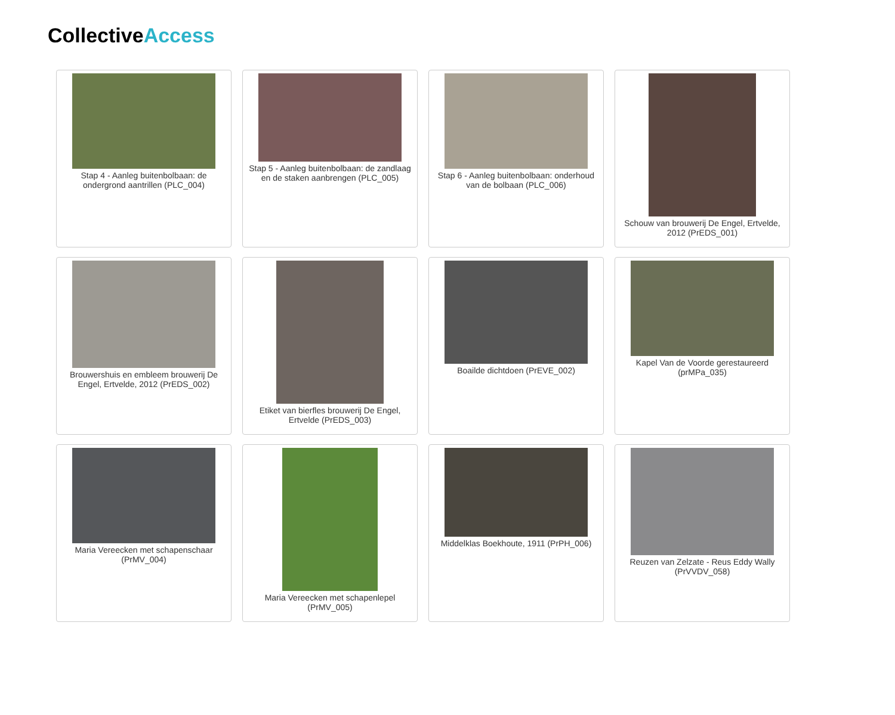CollectiveAccess
Stap 4 - Aanleg buitenbolbaan: de ondergrond aantrillen (PLC_004)
Stap 5 - Aanleg buitenbolbaan: de zandlaag en de staken aanbrengen (PLC_005)
Stap 6 - Aanleg buitenbolbaan: onderhoud van de bolbaan (PLC_006)
Schouw van brouwerij De Engel, Ertvelde, 2012 (PrEDS_001)
Brouwershuis en embleem brouwerij De Engel, Ertvelde, 2012 (PrEDS_002)
Etiket van bierfles brouwerij De Engel, Ertvelde (PrEDS_003)
Boailde dichtdoen (PrEVE_002)
Kapel Van de Voorde gerestaureerd (prMPa_035)
Maria Vereecken met schapenschaar (PrMV_004)
Maria Vereecken met schapenlepel (PrMV_005)
Middelklas Boekhoute, 1911 (PrPH_006)
Reuzen van Zelzate - Reus Eddy Wally (PrVVDV_058)